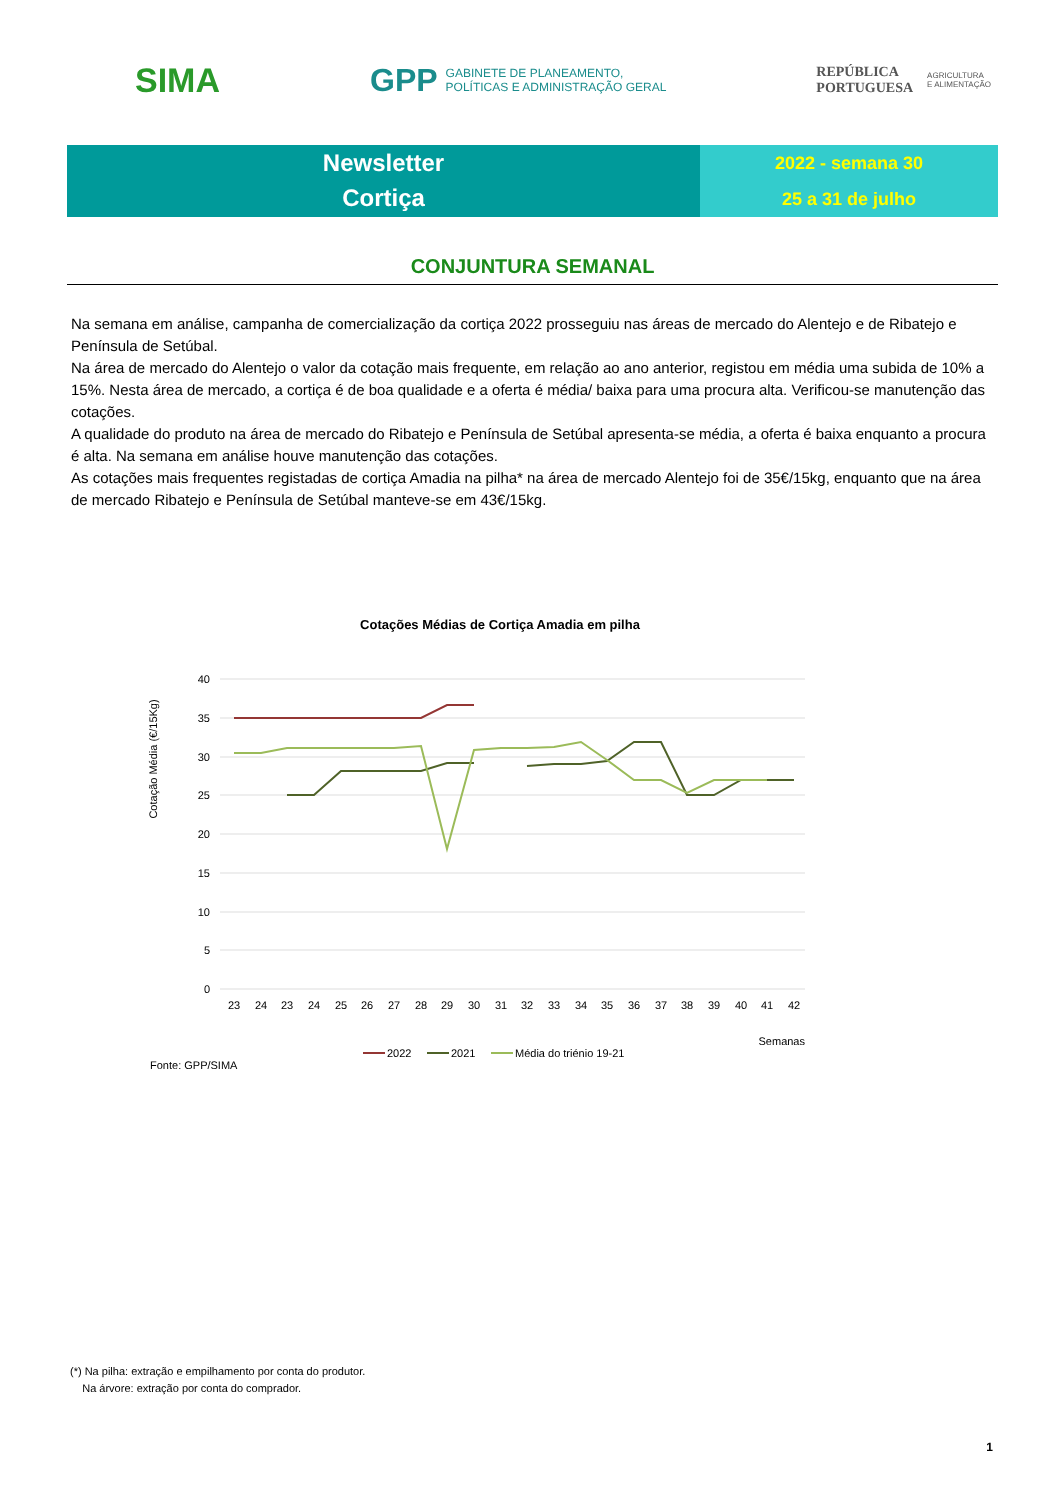SIMA
GPP GABINETE DE PLANEAMENTO,
POLÍTICAS E ADMINISTRAÇÃO GERAL
REPÚBLICA
PORTUGUESA AGRICULTURA
E ALIMENTAÇÃO
Newsletter
Cortiça
2022 - semana 30
25 a 31 de julho
CONJUNTURA SEMANAL
Na semana em análise, campanha de comercialização da cortiça 2022 prosseguiu nas áreas de mercado do Alentejo e de Ribatejo e Península de Setúbal.
Na área de mercado do Alentejo o valor da cotação mais frequente, em relação ao ano anterior, registou em média uma subida de 10% a 15%. Nesta área de mercado, a cortiça é de boa qualidade e a oferta é média/ baixa para uma procura alta. Verificou-se manutenção das cotações.
A qualidade do produto na área de mercado do Ribatejo e Península de Setúbal apresenta-se média, a oferta é baixa enquanto a procura é alta. Na semana em análise houve manutenção das cotações.
As cotações mais frequentes registadas de cortiça Amadia na pilha* na área de mercado Alentejo foi de 35€/15kg, enquanto que na área de mercado Ribatejo e Península de Setúbal manteve-se em 43€/15kg.
Cotações Médias de Cortiça Amadia em pilha
Cotação Média (€/15Kg)
40
35
30
25
20
15
10
5
0
23
24
23
24
25
26
27
28
29
30
31
32
33
34
35
36
37
38
39
40
41
42
Semanas
2022
2021
Média do triénio 19-21
Fonte: GPP/SIMA
(*) Na pilha: extração e empilhamento por conta do produtor.
Na árvore: extração por conta do comprador.
1